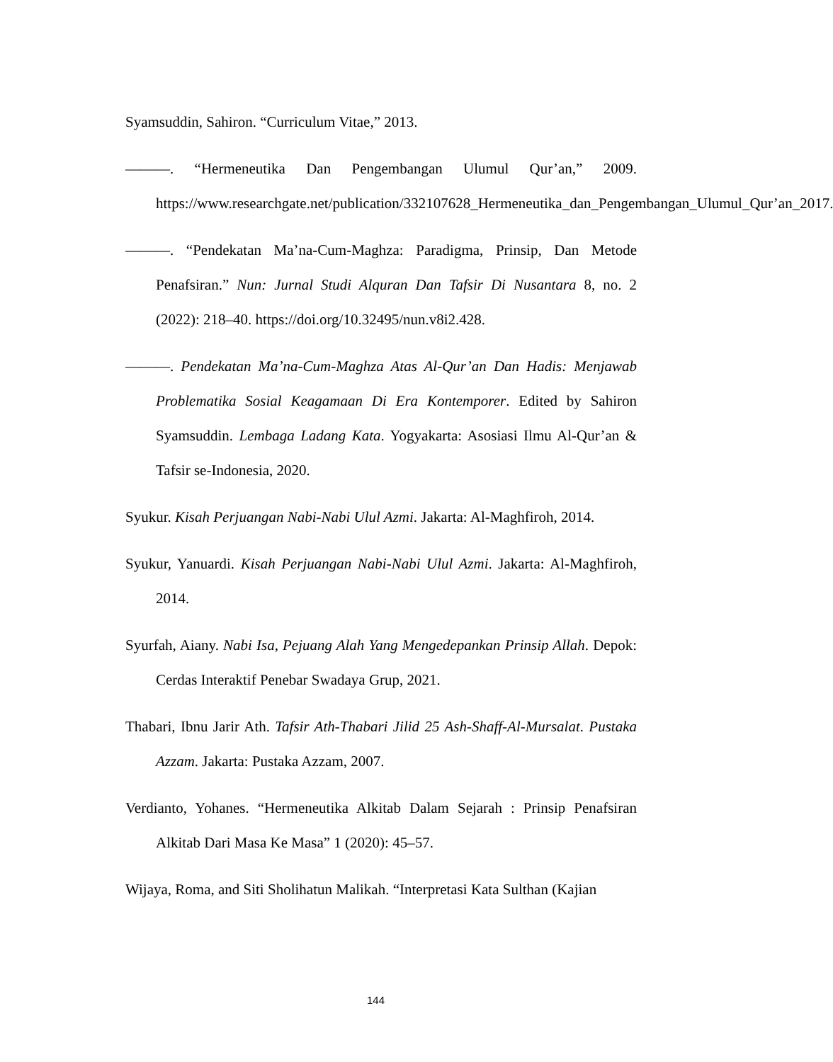Syamsuddin, Sahiron. “Curriculum Vitae,” 2013.
———. “Hermeneutika Dan Pengembangan Ulumul Qur’an,” 2009. https://www.researchgate.net/publication/332107628_Hermeneutika_dan_Pengembangan_Ulumul_Qur’an_2017.
———. “Pendekatan Ma’na-Cum-Maghza: Paradigma, Prinsip, Dan Metode Penafsiran.” Nun: Jurnal Studi Alquran Dan Tafsir Di Nusantara 8, no. 2 (2022): 218–40. https://doi.org/10.32495/nun.v8i2.428.
———. Pendekatan Ma’na-Cum-Maghza Atas Al-Qur’an Dan Hadis: Menjawab Problematika Sosial Keagamaan Di Era Kontemporer. Edited by Sahiron Syamsuddin. Lembaga Ladang Kata. Yogyakarta: Asosiasi Ilmu Al-Qur’an & Tafsir se-Indonesia, 2020.
Syukur. Kisah Perjuangan Nabi-Nabi Ulul Azmi. Jakarta: Al-Maghfiroh, 2014.
Syukur, Yanuardi. Kisah Perjuangan Nabi-Nabi Ulul Azmi. Jakarta: Al-Maghfiroh, 2014.
Syurfah, Aiany. Nabi Isa, Pejuang Alah Yang Mengedepankan Prinsip Allah. Depok: Cerdas Interaktif Penebar Swadaya Grup, 2021.
Thabari, Ibnu Jarir Ath. Tafsir Ath-Thabari Jilid 25 Ash-Shaff-Al-Mursalat. Pustaka Azzam. Jakarta: Pustaka Azzam, 2007.
Verdianto, Yohanes. “Hermeneutika Alkitab Dalam Sejarah : Prinsip Penafsiran Alkitab Dari Masa Ke Masa” 1 (2020): 45–57.
Wijaya, Roma, and Siti Sholihatun Malikah. “Interpretasi Kata Sulthan (Kajian
144